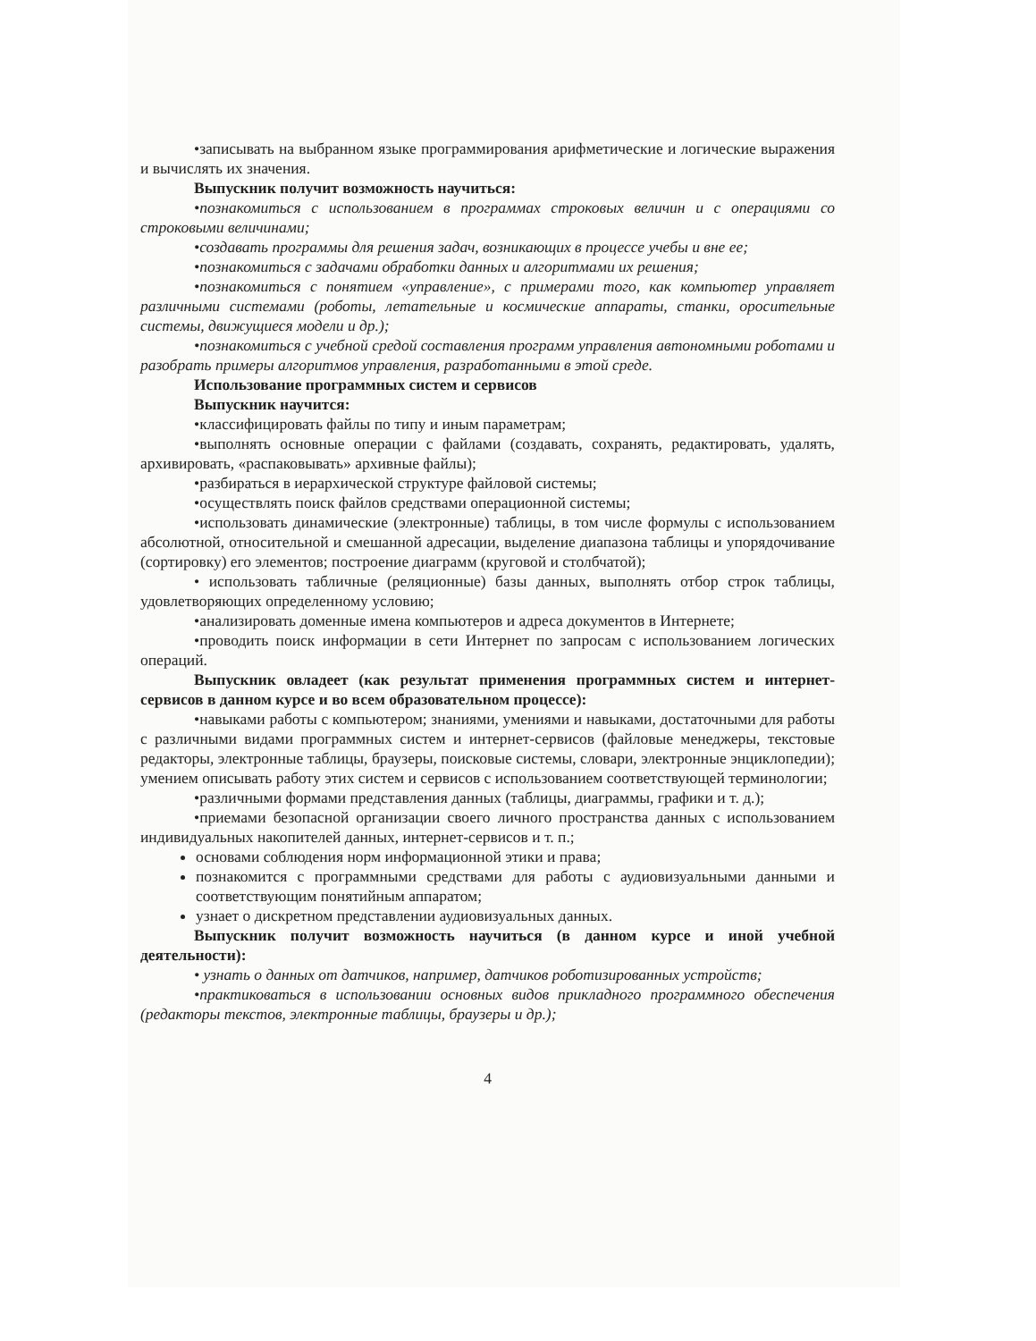•записывать на выбранном языке программирования арифметические и логические выражения и вычислять их значения.
Выпускник получит возможность научиться:
•познакомиться с использованием в программах строковых величин и с операциями со строковыми величинами;
•создавать программы для решения задач, возникающих в процессе учебы и вне ее;
•познакомиться с задачами обработки данных и алгоритмами их решения;
•познакомиться с понятием «управление», с примерами того, как компьютер управляет различными системами (роботы, летательные и космические аппараты, станки, оросительные системы, движущиеся модели и др.);
•познакомиться с учебной средой составления программ управления автономными роботами и разобрать примеры алгоритмов управления, разработанными в этой среде.
Использование программных систем и сервисов
Выпускник научится:
•классифицировать файлы по типу и иным параметрам;
•выполнять основные операции с файлами (создавать, сохранять, редактировать, удалять, архивировать, «распаковывать» архивные файлы);
•разбираться в иерархической структуре файловой системы;
•осуществлять поиск файлов средствами операционной системы;
•использовать динамические (электронные) таблицы, в том числе формулы с использованием абсолютной, относительной и смешанной адресации, выделение диапазона таблицы и упорядочивание (сортировку) его элементов; построение диаграмм (круговой и столбчатой);
• использовать табличные (реляционные) базы данных, выполнять отбор строк таблицы, удовлетворяющих определенному условию;
•анализировать доменные имена компьютеров и адреса документов в Интернете;
•проводить поиск информации в сети Интернет по запросам с использованием логических операций.
Выпускник овладеет (как результат применения программных систем и интернет-сервисов в данном курсе и во всем образовательном процессе):
•навыками работы с компьютером; знаниями, умениями и навыками, достаточными для работы с различными видами программных систем и интернет-сервисов (файловые менеджеры, текстовые редакторы, электронные таблицы, браузеры, поисковые системы, словари, электронные энциклопедии); умением описывать работу этих систем и сервисов с использованием соответствующей терминологии;
•различными формами представления данных (таблицы, диаграммы, графики и т. д.);
•приемами безопасной организации своего личного пространства данных с использованием индивидуальных накопителей данных, интернет-сервисов и т. п.;
основами соблюдения норм информационной этики и права;
познакомится с программными средствами для работы с аудиовизуальными данными и соответствующим понятийным аппаратом;
узнает о дискретном представлении аудиовизуальных данных.
Выпускник получит возможность научиться (в данном курсе и иной учебной деятельности):
• узнать о данных от датчиков, например, датчиков роботизированных устройств;
•практиковаться в использовании основных видов прикладного программного обеспечения (редакторы текстов, электронные таблицы, браузеры и др.);
4